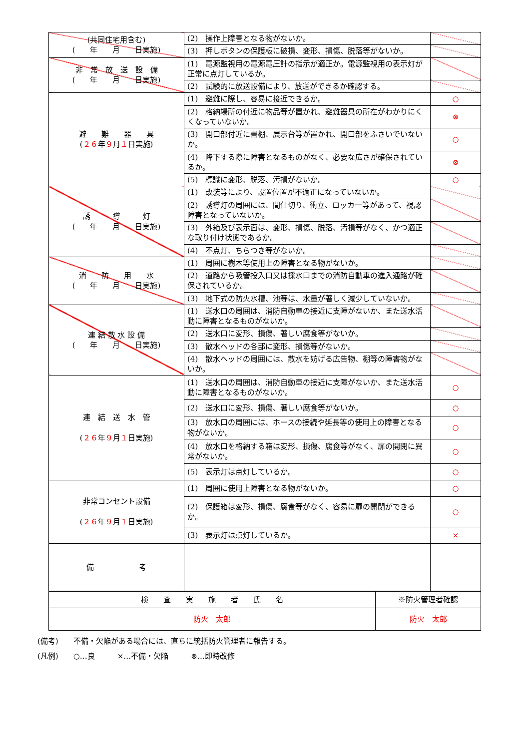| (共同住宅用含む) ( 年 月 日実施) | (2) 操作上障害となる物がないか。 | |
| | (3) 押しボタンの保護板に破損、変形、損傷、脱落等がないか。 | |
| 非 常 放 送 設 備 ( 年 月 日実施) | (1) 電源監視用の電源電圧計の指示が適正か。電源監視用の表示灯が正常に点灯しているか。 | |
| | (2) 試験的に放送設備により、放送ができるか確認する。 | |
| 避 難 器 具 ( ２６ 年 ９ 月 １ 日実施) | (1) 避難に際し、容易に接近できるか。 | ○ |
| | (2) 格納場所の付近に物品等が置かれ、避難器具の所在がわかりにくくなっていないか。 | ⊗ |
| | (3) 開口部付近に書棚、展示台等が置かれ、開口部をふさいでいないか。 | ○ |
| | (4) 降下する際に障害となるものがなく、必要な広さが確保されているか。 | ⊗ |
| | (5) 標識に変形、脱落、汚損がないか。 | ○ |
| 誘 導 灯 ( 年 月 日実施) | (1) 改装等により、設置位置が不適正になっていないか。 | |
| | (2) 誘導灯の周囲には、間仕切り、衝立、ロッカー等があって、視認障害となっていないか。 | |
| | (3) 外箱及び表示面は、変形、損傷、脱落、汚損等がなく、かつ適正な取り付け状態であるか。 | |
| | (4) 不点灯、ちらつき等がないか。 | |
| 消 防 用 水 ( 年 月 日実施) | (1) 周囲に樹木等使用上の障害となる物がないか。 | |
| | (2) 道路から吸管投入口又は採水口までの消防自動車の進入通路が確保されているか。 | |
| | (3) 地下式の防火水槽、池等は、水量が著しく減少していないか。 | |
| 連 結 散 水 設 備 ( 年 月 日実施) | (1) 送水口の周囲は、消防自動車の接近に支障がないか、また送水活動に障害となるものがないか。 | |
| | (2) 送水口に変形、損傷、著しい腐食等がないか。 | |
| | (3) 散水ヘッドの各部に変形、損傷等がないか。 | |
| | (4) 散水ヘッドの周囲には、散水を妨げる広告物、棚等の障害物がないか。 | |
| 連 結 送 水 管 ( ２６ 年 ９ 月 １ 日実施) | (1) 送水口の周囲は、消防自動車の接近に支障がないか、また送水活動に障害となるものがないか。 | ○ |
| | (2) 送水口に変形、損傷、著しい腐食等がないか。 | ○ |
| | (3) 放水口の周囲には、ホースの接続や延長等の使用上の障害となる物がないか。 | ○ |
| | (4) 放水口を格納する箱は変形、損傷、腐食等がなく、扉の開閉に異常がないか。 | ○ |
| | (5) 表示灯は点灯しているか。 | ○ |
| 非常コンセント設備 ( ２６ 年 ９ 月 １ 日実施) | (1) 周囲に使用上障害となる物がないか。 | ○ |
| | (2) 保護箱は変形、損傷、腐食等がなく、容易に扉の開閉ができるか。 | ○ |
| | (3) 表示灯は点灯しているか。 | × |
| 備 考 | | |
| 検 査 実 施 者 氏 名 | ※防火管理者確認 |
| 防火 太郎 | 防火 太郎 |
(備考)　　不備・欠陥がある場合には、直ちに統括防火管理者に報告する。
(凡例)　　○…良　　　×…不備・欠陥　　　⊗…即時改修